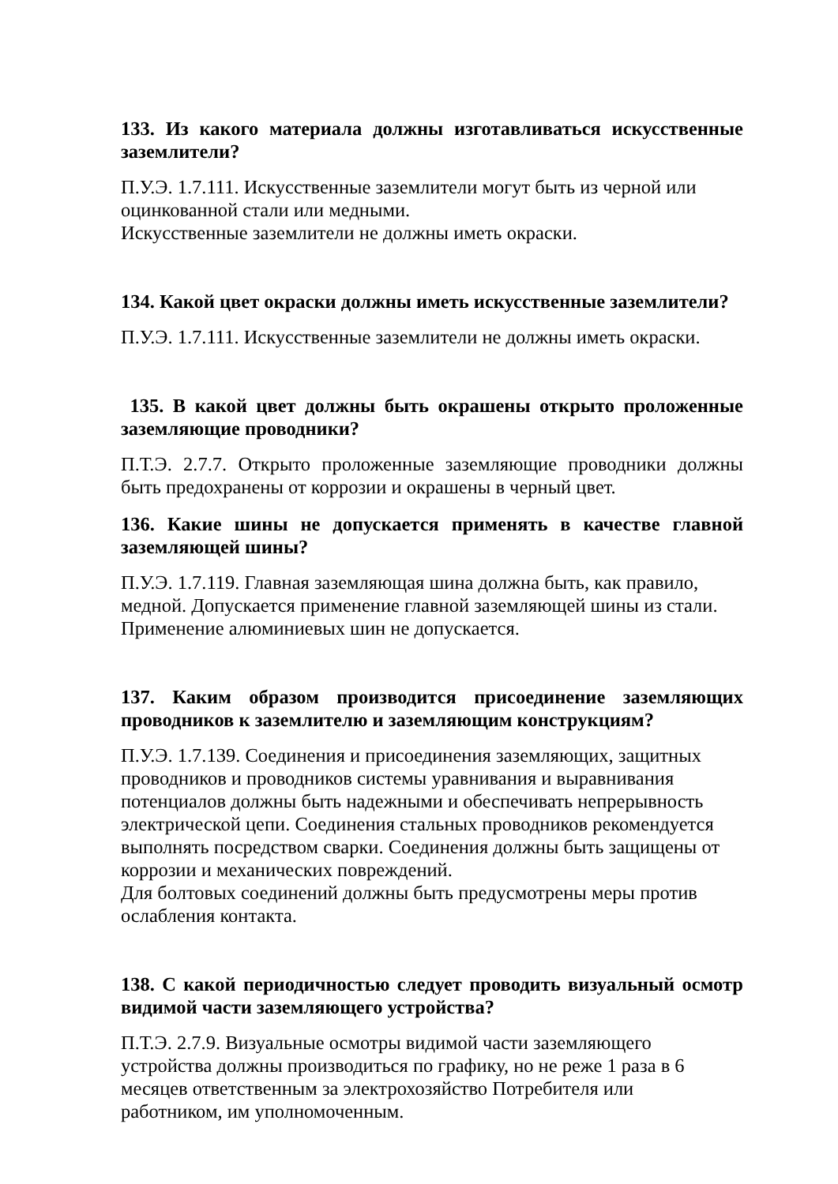133. Из какого материала должны изготавливаться искусственные заземлители?
П.У.Э. 1.7.111. Искусственные заземлители могут быть из черной или
оцинкованной стали или медными.
Искусственные заземлители не должны иметь окраски.
134. Какой цвет окраски должны иметь искусственные заземлители?
П.У.Э. 1.7.111. Искусственные заземлители не должны иметь окраски.
135. В какой цвет должны быть окрашены открыто проложенные заземляющие проводники?
П.Т.Э. 2.7.7. Открыто проложенные заземляющие проводники должны быть предохранены от коррозии и окрашены в черный цвет.
136. Какие шины не допускается применять в качестве главной заземляющей шины?
П.У.Э. 1.7.119. Главная заземляющая шина должна быть, как правило,
медной. Допускается применение главной заземляющей шины из стали.
Применение алюминиевых шин не допускается.
137. Каким образом производится присоединение заземляющих проводников к заземлителю и заземляющим конструкциям?
П.У.Э. 1.7.139. Соединения и присоединения заземляющих, защитных
проводников и проводников системы уравнивания и выравнивания
потенциалов должны быть надежными и обеспечивать непрерывность
электрической цепи. Соединения стальных проводников рекомендуется
выполнять посредством сварки. Соединения должны быть защищены от
коррозии и механических повреждений.
Для болтовых соединений должны быть предусмотрены меры против
ослабления контакта.
138. С какой периодичностью следует проводить визуальный осмотр видимой части заземляющего устройства?
П.Т.Э. 2.7.9. Визуальные осмотры видимой части заземляющего
устройства должны производиться по графику, но не реже 1 раза в 6
месяцев ответственным за электрохозяйство Потребителя или
работником, им уполномоченным.